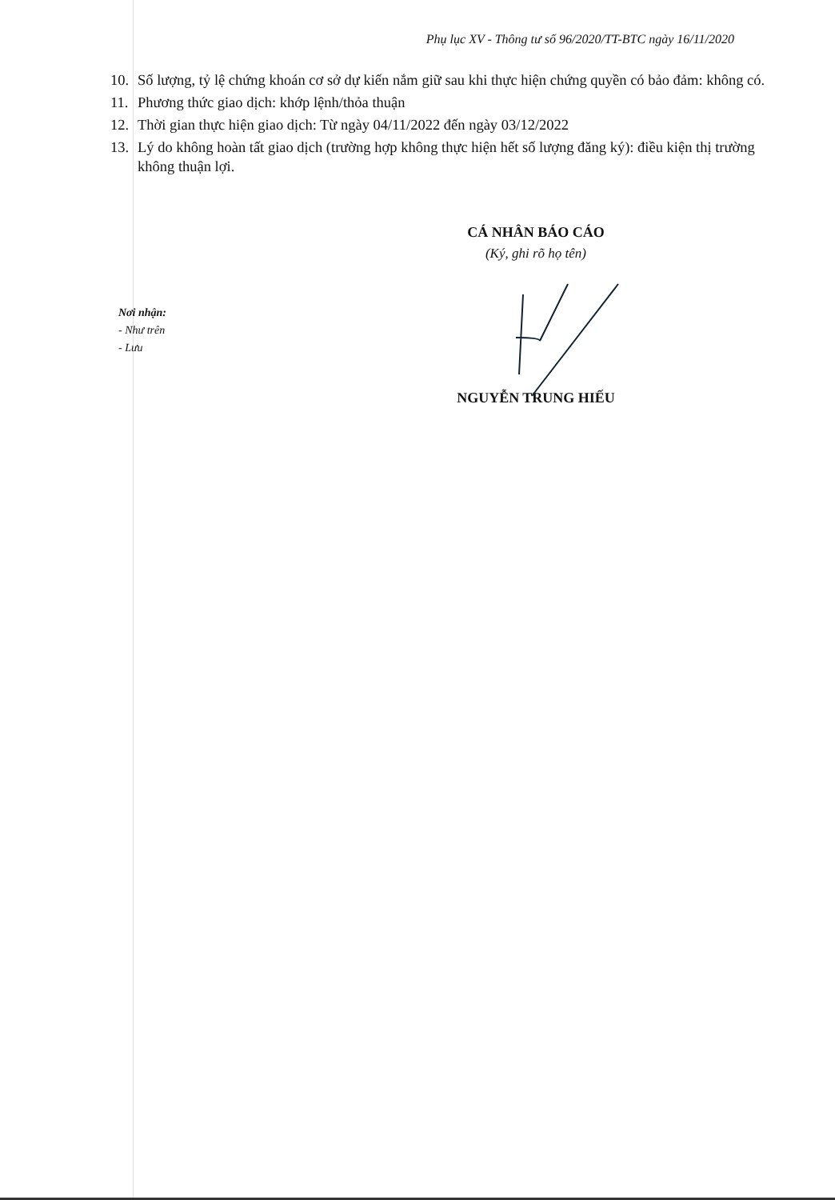Phụ lục XV - Thông tư số 96/2020/TT-BTC ngày 16/11/2020
10. Số lượng, tỷ lệ chứng khoán cơ sở dự kiến nắm giữ sau khi thực hiện chứng quyền có bảo đảm: không có.
11. Phương thức giao dịch: khớp lệnh/thỏa thuận
12. Thời gian thực hiện giao dịch: Từ ngày 04/11/2022 đến ngày 03/12/2022
13. Lý do không hoàn tất giao dịch (trường hợp không thực hiện hết số lượng đăng ký): điều kiện thị trường không thuận lợi.
Nơi nhận:
- Như trên
- Lưu
CÁ NHÂN BÁO CÁO
(Ký, ghi rõ họ tên)
NGUYỄN TRUNG HIẾU